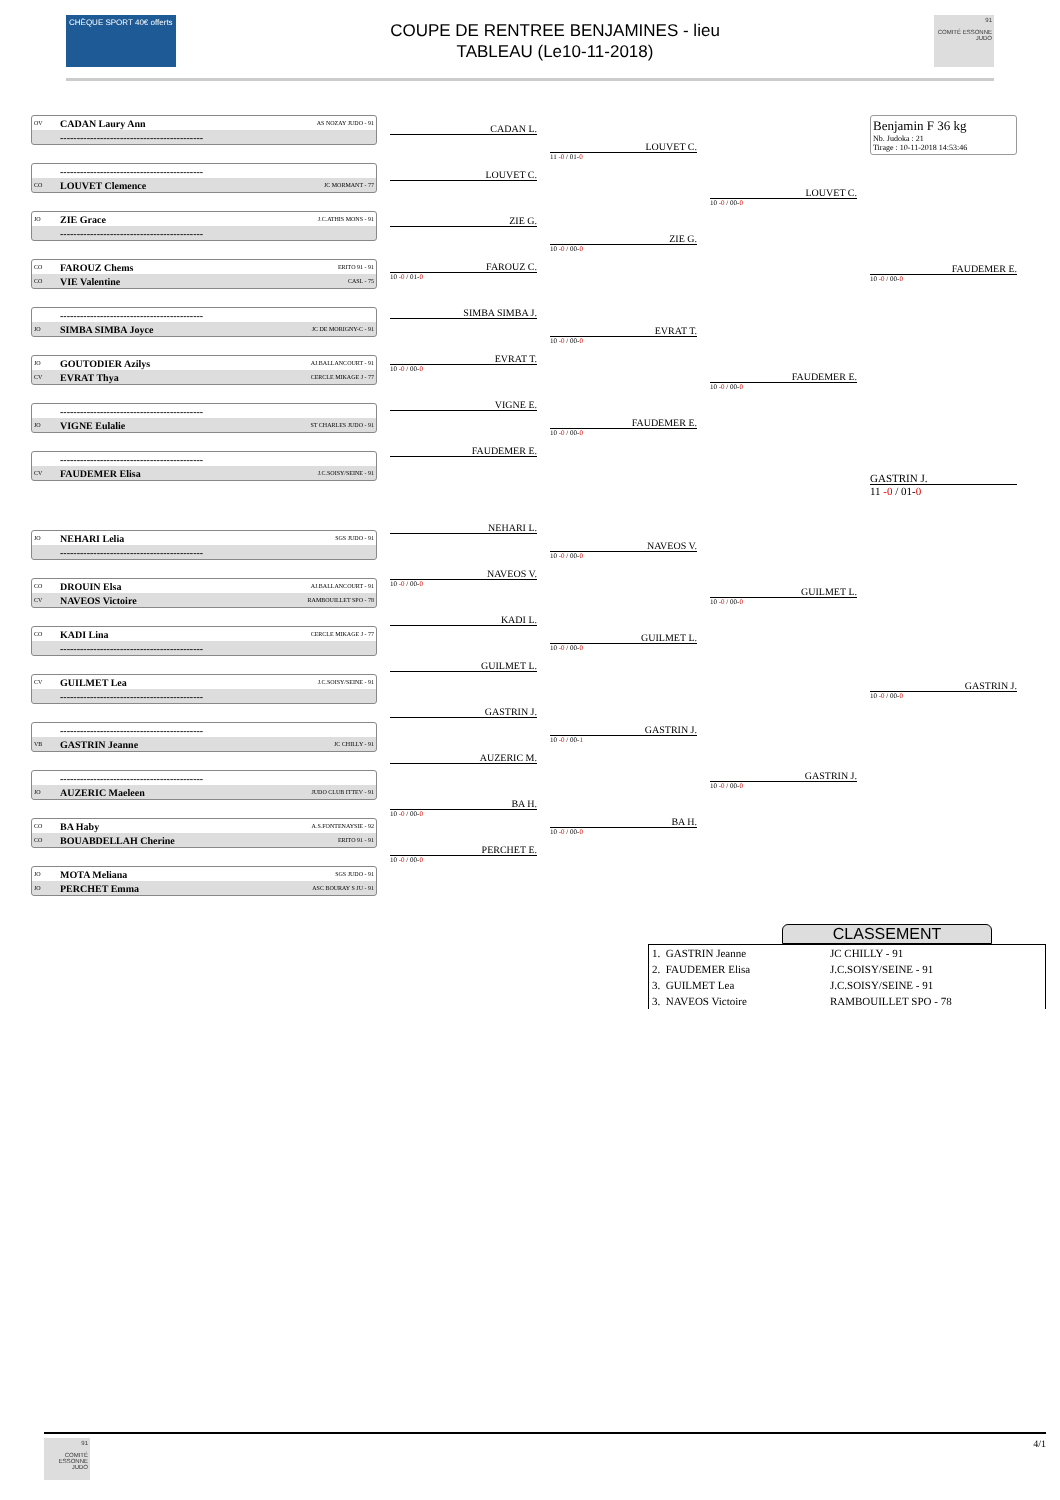CHÈQUE SPORT 40€ offerts
COUPE DE RENTREE BENJAMINES - lieu
TABLEAU (Le10-11-2018)
91
COMITÉ ESSONNE JUDO
OV CADAN Laury Ann AS NOZAY JUDO - 91
-------------------------------------------
-------------------------------------------
CO LOUVET Clemence JC MORMANT - 77
JO ZIE Grace J.C.ATHIS MONS - 91
-------------------------------------------
CO FAROUZ Chems ERITO 91 - 91
CO VIE Valentine CASL - 75
-------------------------------------------
JO SIMBA SIMBA Joyce JC DE MORIGNY-C - 91
JO GOUTODIER Azilys AJ.BALLANCOURT - 91
CV EVRAT Thya CERCLE MIKAGE J - 77
-------------------------------------------
JO VIGNE Eulalie ST CHARLES JUDO - 91
-------------------------------------------
CV FAUDEMER Elisa J.C.SOISY/SEINE - 91
JO NEHARI Lelia SGS JUDO - 91
-------------------------------------------
CO DROUIN Elsa AJ.BALLANCOURT - 91
CV NAVEOS Victoire RAMBOUILLET SPO - 78
CO KADI Lina CERCLE MIKAGE J - 77
-------------------------------------------
CV GUILMET Lea J.C.SOISY/SEINE - 91
-------------------------------------------
-------------------------------------------
VB GASTRIN Jeanne JC CHILLY - 91
-------------------------------------------
JO AUZERIC Maeleen JUDO CLUB ITTEV - 91
CO BA Haby A.S.FONTENAYSIE - 92
CO BOUABDELLAH Cherine ERITO 91 - 91
JO MOTA Meliana SGS JUDO - 91
JO PERCHET Emma ASC BOURAY S JU - 91
CADAN L.
LOUVET C.
ZIE G.
FAROUZ C.
10 -0 / 01-0
SIMBA SIMBA J.
EVRAT T.
10 -0 / 00-0
VIGNE E.
FAUDEMER E.
NEHARI L.
NAVEOS V.
10 -0 / 00-0
KADI L.
GUILMET L.
GASTRIN J.
AUZERIC M.
BA H.
10 -0 / 00-0
PERCHET E.
10 -0 / 00-0
LOUVET C.
11 -0 / 01-0
ZIE G.
10 -0 / 00-0
EVRAT T.
10 -0 / 00-0
FAUDEMER E.
10 -0 / 00-0
NAVEOS V.
10 -0 / 00-0
GUILMET L.
10 -0 / 00-0
GASTRIN J.
10 -0 / 00-1
BA H.
10 -0 / 00-0
LOUVET C.
10 -0 / 00-0
FAUDEMER E.
10 -0 / 00-0
GUILMET L.
10 -0 / 00-0
GASTRIN J.
10 -0 / 00-0
Benjamin F 36 kg
Nb. Judoka : 21
Tirage : 10-11-2018 14:53:46
FAUDEMER E.
10 -0 / 00-0
GASTRIN J.
11 -0 / 01-0
GASTRIN J.
10 -0 / 00-0
CLASSEMENT
| 1. GASTRIN Jeanne | JC CHILLY - 91 |
| 2. FAUDEMER Elisa | J.C.SOISY/SEINE - 91 |
| 3. GUILMET Lea | J.C.SOISY/SEINE - 91 |
| 3. NAVEOS Victoire | RAMBOUILLET SPO - 78 |
91
COMITÉ ESSONNE JUDO
4/1